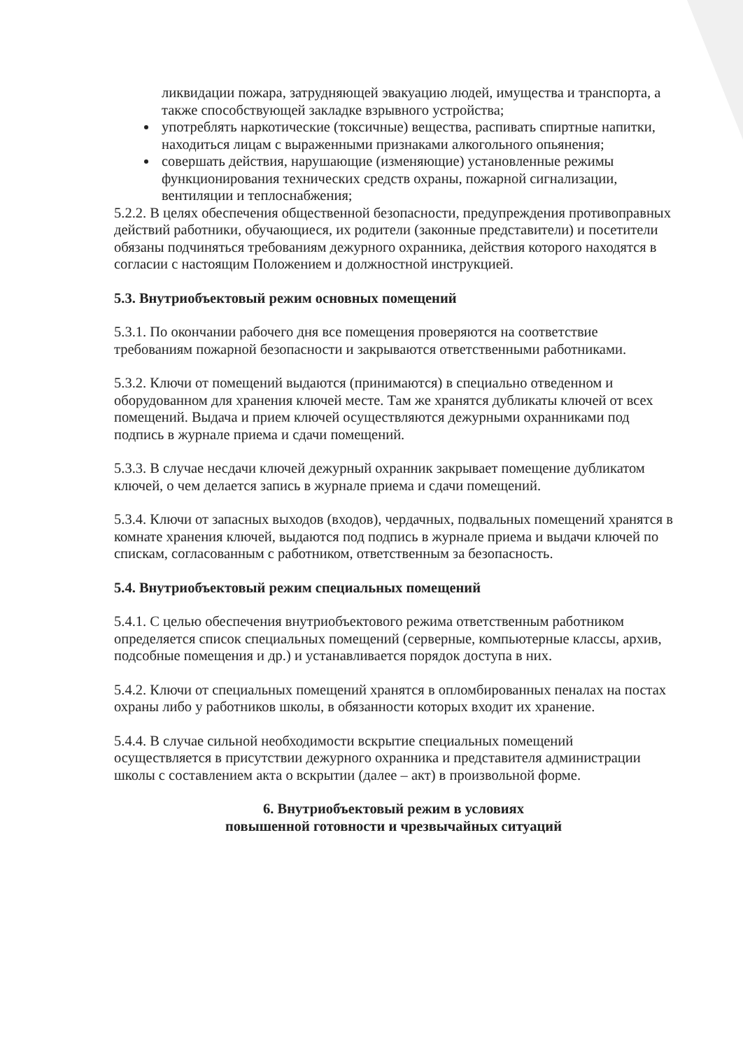ликвидации пожара, затрудняющей эвакуацию людей, имущества и транспорта, а также способствующей закладке взрывного устройства;
употреблять наркотические (токсичные) вещества, распивать спиртные напитки, находиться лицам с выраженными признаками алкогольного опьянения;
совершать действия, нарушающие (изменяющие) установленные режимы функционирования технических средств охраны, пожарной сигнализации, вентиляции и теплоснабжения;
5.2.2. В целях обеспечения общественной безопасности, предупреждения противоправных действий работники, обучающиеся, их родители (законные представители) и посетители обязаны подчиняться требованиям дежурного охранника, действия которого находятся в согласии с настоящим Положением и должностной инструкцией.
5.3. Внутриобъектовый режим основных помещений
5.3.1. По окончании рабочего дня все помещения проверяются на соответствие требованиям пожарной безопасности и закрываются ответственными работниками.
5.3.2. Ключи от помещений выдаются (принимаются) в специально отведенном и оборудованном для хранения ключей месте. Там же хранятся дубликаты ключей от всех помещений. Выдача и прием ключей осуществляются дежурными охранниками под подпись в журнале приема и сдачи помещений.
5.3.3. В случае несдачи ключей дежурный охранник закрывает помещение дубликатом ключей, о чем делается запись в журнале приема и сдачи помещений.
5.3.4. Ключи от запасных выходов (входов), чердачных, подвальных помещений хранятся в комнате хранения ключей, выдаются под подпись в журнале приема и выдачи ключей по спискам, согласованным с работником, ответственным за безопасность.
5.4. Внутриобъектовый режим специальных помещений
5.4.1. С целью обеспечения внутриобъектового режима ответственным работником определяется список специальных помещений (серверные, компьютерные классы, архив, подсобные помещения и др.) и устанавливается порядок доступа в них.
5.4.2. Ключи от специальных помещений хранятся в опломбированных пеналах на постах охраны либо у работников школы, в обязанности которых входит их хранение.
5.4.4. В случае сильной необходимости вскрытие специальных помещений осуществляется в присутствии дежурного охранника и представителя администрации школы с составлением акта о вскрытии (далее – акт) в произвольной форме.
6. Внутриобъектовый режим в условиях
повышенной готовности и чрезвычайных ситуаций